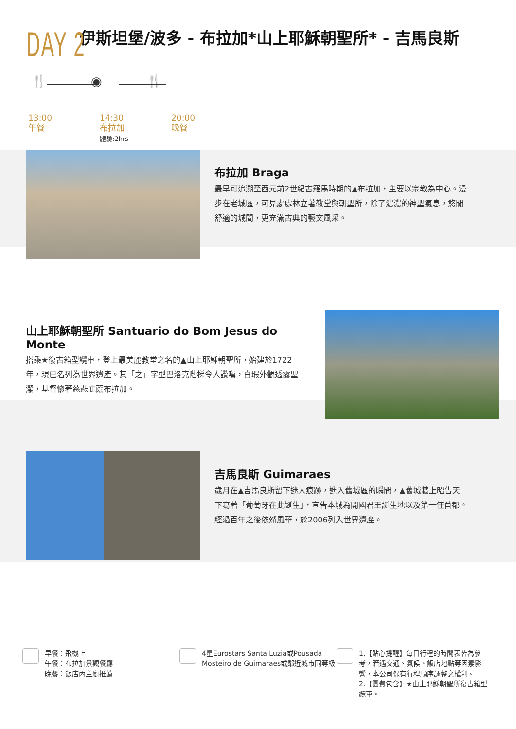DAY 2
伊斯坦堡/波多 - 布拉加*山上耶穌朝聖所* - 吉馬良斯
🍴 ◉ 🍴
13:00
午餐
14:30
布拉加
體驗:2hrs
20:00
晚餐
布拉加 Braga
最早可追溯至西元前2世紀古羅馬時期的▲布拉加，主要以宗教為中心。漫步在老城區，可見處處林立著教堂與朝聖所，除了濃濃的神聖氣息，悠閒舒適的城間，更充滿古典的藝文風采。
山上耶穌朝聖所 Santuario do Bom Jesus do Monte
搭乘★復古箱型纜車，登上最美麗教堂之名的▲山上耶穌朝聖所，始建於1722年，現已名列為世界遺產。其「之」字型巴洛克階梯令人讚嘆，白瑕外觀透露聖潔，基督懷著慈悲庇蔭布拉加。
吉馬良斯 Guimaraes
歲月在▲吉馬良斯留下迷人痕跡，進入舊城區的瞬間，▲舊城牆上昭告天下寫著「葡萄牙在此誕生」，宣告本城為開國君王誕生地以及第一任首都。經過百年之後依然風華，於2006列入世界遺產。
早餐：飛機上
午餐：布拉加景觀餐廳
晚餐：飯店內主廚推薦
4星Eurostars Santa Luzia或Pousada Mosteiro de Guimaraes或鄰近城市同等級
1.【貼心提醒】每日行程的時間表皆為參考，若遇交通、氣候、飯店地點等因素影響，本公司保有行程順序調整之權利。
2.【團費包含】★山上耶穌朝聖所復古箱型纜車。